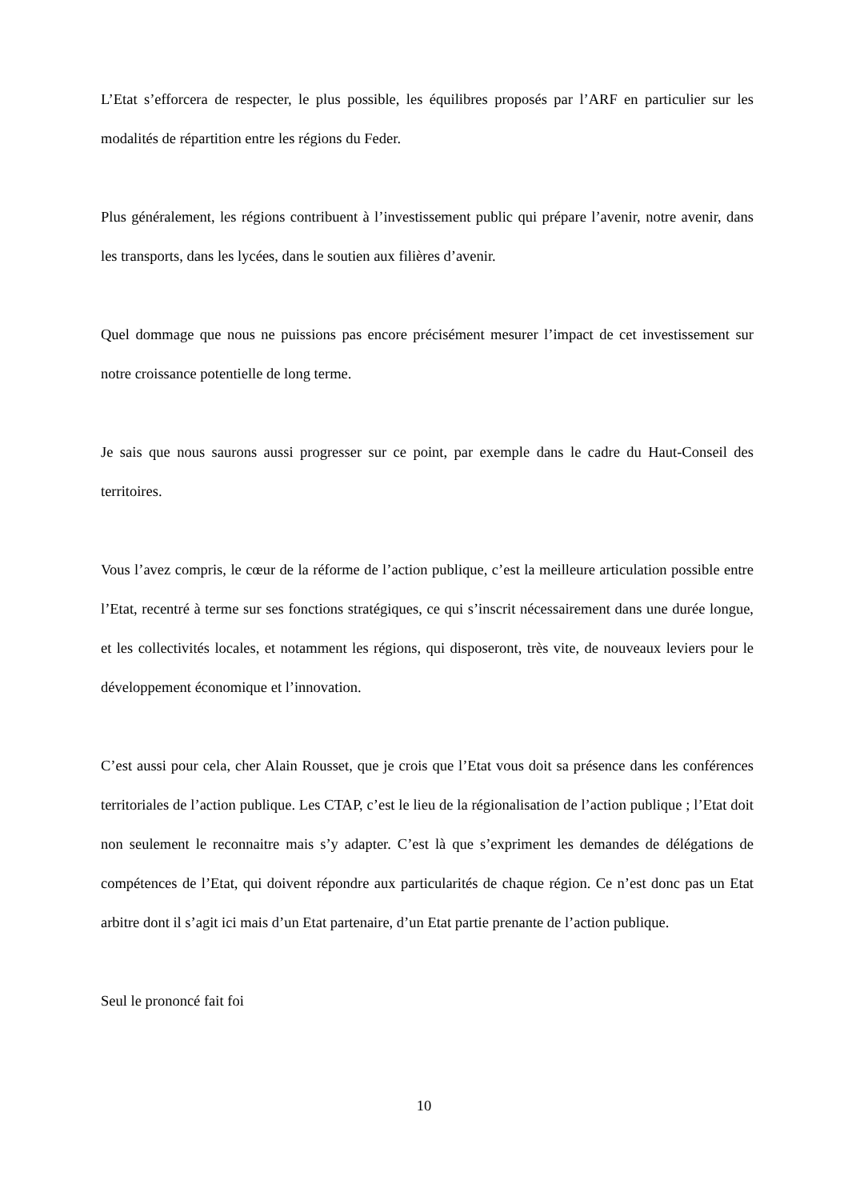L’Etat s’efforcera de respecter, le plus possible, les équilibres proposés par l’ARF en particulier sur les modalités de répartition entre les régions du Feder.
Plus généralement, les régions contribuent à l’investissement public qui prépare l’avenir, notre avenir, dans les transports, dans les lycées, dans le soutien aux filières d’avenir.
Quel dommage que nous ne puissions pas encore précisément mesurer l’impact de cet investissement sur notre croissance potentielle de long terme.
Je sais que nous saurons aussi progresser sur ce point, par exemple dans le cadre du Haut-Conseil des territoires.
Vous l’avez compris, le cœur de la réforme de l’action publique, c’est la meilleure articulation possible entre l’Etat, recentré à terme sur ses fonctions stratégiques, ce qui s’inscrit nécessairement dans une durée longue, et les collectivités locales, et notamment les régions, qui disposeront, très vite, de nouveaux leviers pour le développement économique et l’innovation.
C’est aussi pour cela, cher Alain Rousset, que je crois que l’Etat vous doit sa présence dans les conférences territoriales de l’action publique. Les CTAP, c’est le lieu de la régionalisation de l’action publique ; l’Etat doit non seulement le reconnaitre mais s’y adapter. C’est là que s’expriment les demandes de délégations de compétences de l’Etat, qui doivent répondre aux particularités de chaque région. Ce n’est donc pas un Etat arbitre dont il s’agit ici mais d’un Etat partenaire, d’un Etat partie prenante de l’action publique.
Seul le prononcé fait foi
10